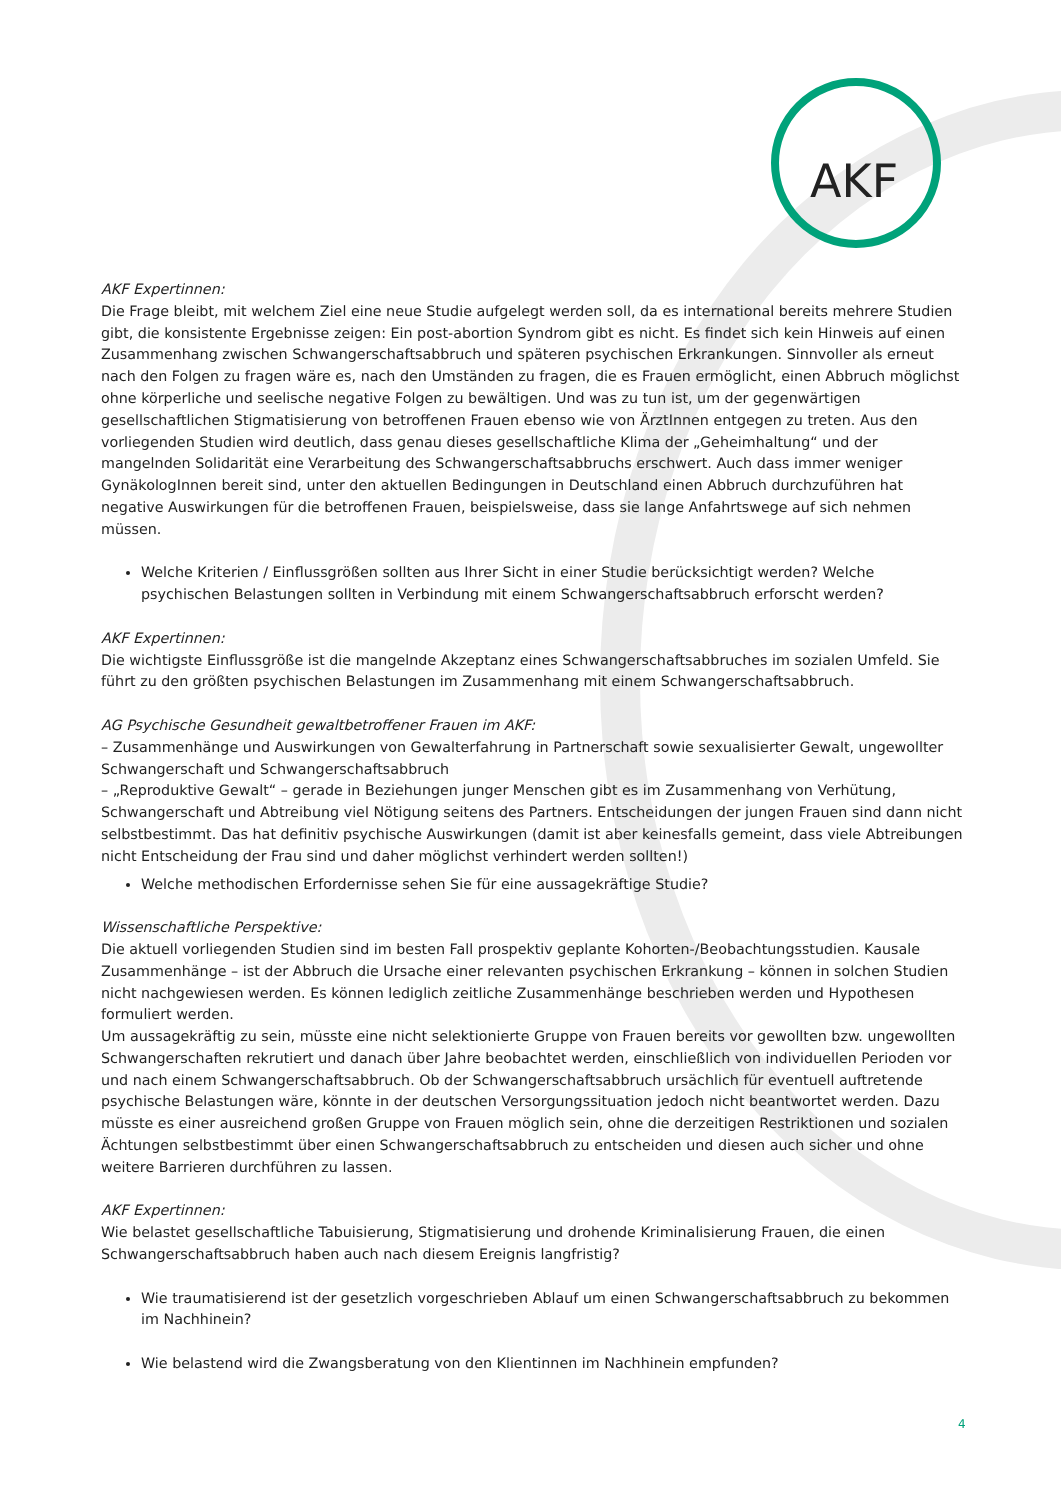AKF
AKF Expertinnen:
Die Frage bleibt, mit welchem Ziel eine neue Studie aufgelegt werden soll, da es international bereits mehrere Studien gibt, die konsistente Ergebnisse zeigen: Ein post-abortion Syndrom gibt es nicht. Es findet sich kein Hinweis auf einen Zusammenhang zwischen Schwangerschaftsabbruch und späteren psychischen Erkrankungen. Sinnvoller als erneut nach den Folgen zu fragen wäre es, nach den Umständen zu fragen, die es Frauen ermöglicht, einen Abbruch möglichst ohne körperliche und seelische negative Folgen zu bewältigen. Und was zu tun ist, um der gegenwärtigen gesellschaftlichen Stigmatisierung von betroffenen Frauen ebenso wie von ÄrztInnen entgegen zu treten. Aus den vorliegenden Studien wird deutlich, dass genau dieses gesellschaftliche Klima der „Geheimhaltung“ und der mangelnden Solidarität eine Verarbeitung des Schwangerschaftsabbruchs erschwert. Auch dass immer weniger GynäkologInnen bereit sind, unter den aktuellen Bedingungen in Deutschland einen Abbruch durchzuführen hat negative Auswirkungen für die betroffenen Frauen, beispielsweise, dass sie lange Anfahrtswege auf sich nehmen müssen.
Welche Kriterien / Einflussgrößen sollten aus Ihrer Sicht in einer Studie berücksichtigt werden? Welche psychischen Belastungen sollten in Verbindung mit einem Schwangerschaftsabbruch erforscht werden?
AKF Expertinnen:
Die wichtigste Einflussgröße ist die mangelnde Akzeptanz eines Schwangerschaftsabbruches im sozialen Umfeld. Sie führt zu den größten psychischen Belastungen im Zusammenhang mit einem Schwangerschaftsabbruch.
AG Psychische Gesundheit gewaltbetroffener Frauen im AKF:
– Zusammenhänge und Auswirkungen von Gewalterfahrung in Partnerschaft sowie sexualisierter Gewalt, ungewollter Schwangerschaft und Schwangerschaftsabbruch
– „Reproduktive Gewalt“ – gerade in Beziehungen junger Menschen gibt es im Zusammenhang von Verhütung, Schwangerschaft und Abtreibung viel Nötigung seitens des Partners. Entscheidungen der jungen Frauen sind dann nicht selbstbestimmt. Das hat definitiv psychische Auswirkungen (damit ist aber keinesfalls gemeint, dass viele Abtreibungen nicht Entscheidung der Frau sind und daher möglichst verhindert werden sollten!)
Welche methodischen Erfordernisse sehen Sie für eine aussagekräftige Studie?
Wissenschaftliche Perspektive:
Die aktuell vorliegenden Studien sind im besten Fall prospektiv geplante Kohorten-/Beobachtungsstudien. Kausale Zusammenhänge – ist der Abbruch die Ursache einer relevanten psychischen Erkrankung – können in solchen Studien nicht nachgewiesen werden. Es können lediglich zeitliche Zusammenhänge beschrieben werden und Hypothesen formuliert werden.
Um aussagekräftig zu sein, müsste eine nicht selektionierte Gruppe von Frauen bereits vor gewollten bzw. ungewollten Schwangerschaften rekrutiert und danach über Jahre beobachtet werden, einschließlich von individuellen Perioden vor und nach einem Schwangerschaftsabbruch. Ob der Schwangerschaftsabbruch ursächlich für eventuell auftretende psychische Belastungen wäre, könnte in der deutschen Versorgungssituation jedoch nicht beantwortet werden. Dazu müsste es einer ausreichend großen Gruppe von Frauen möglich sein, ohne die derzeitigen Restriktionen und sozialen Ächtungen selbstbestimmt über einen Schwangerschaftsabbruch zu entscheiden und diesen auch sicher und ohne weitere Barrieren durchführen zu lassen.
AKF Expertinnen:
Wie belastet gesellschaftliche Tabuisierung, Stigmatisierung und drohende Kriminalisierung Frauen, die einen Schwangerschaftsabbruch haben auch nach diesem Ereignis langfristig?
Wie traumatisierend ist der gesetzlich vorgeschrieben Ablauf um einen Schwangerschaftsabbruch zu bekommen im Nachhinein?
Wie belastend wird die Zwangsberatung von den Klientinnen im Nachhinein empfunden?
4